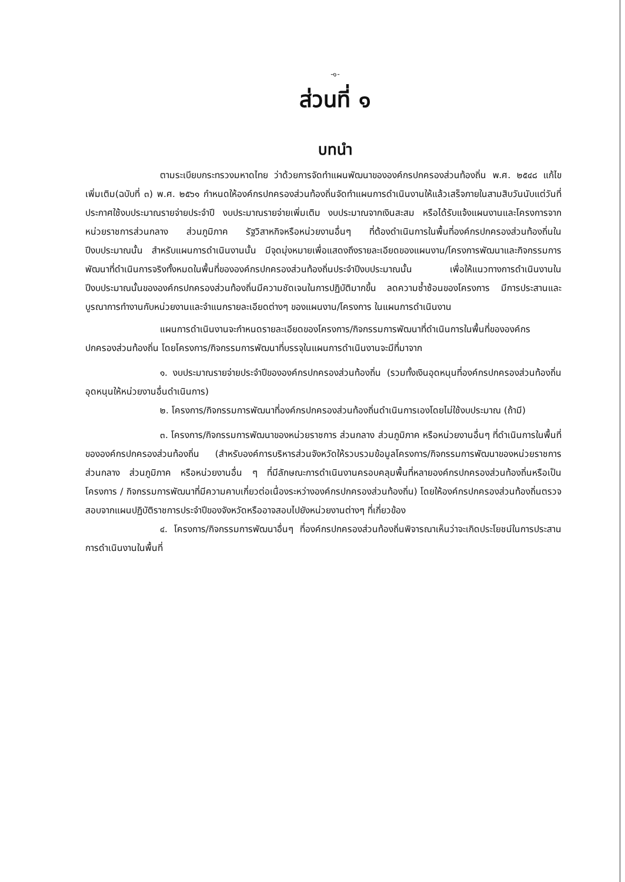-๑-
ส่วนที่ ๑
บทนำ
ตามระเบียบกระทรวงมหาดไทย ว่าด้วยการจัดทำแผนพัฒนาขององค์กรปกครองส่วนท้องถิ่น พ.ศ. ๒๕๔๘ แก้ไขเพิ่มเติม(ฉบับที่ ๓) พ.ศ. ๒๕๖๑ กำหนดให้องค์กรปกครองส่วนท้องถิ่นจัดทำแผนการดำเนินงานให้แล้วเสร็จภายในสามสิบวันนับแต่วันที่ประกาศใช้งบประมาณรายจ่ายประจำปี งบประมาณรายจ่ายเพิ่มเติม งบประมาณจากเงินสะสม หรือได้รับแจ้งแผนงานและโครงการจากหน่วยราชการส่วนกลาง ส่วนภูมิภาค รัฐวิสาหกิจหรือหน่วยงานอื่นๆ ที่ต้องดำเนินการในพื้นที่องค์กรปกครองส่วนท้องถิ่นในปีงบประมาณนั้น สำหรับแผนการดำเนินงานนั้น มีจุดมุ่งหมายเพื่อแสดงถึงรายละเอียดของแผนงาน/โครงการพัฒนาและกิจกรรมการพัฒนาที่ดำเนินการจริงทั้งหมดในพื้นที่ขององค์กรปกครองส่วนท้องถิ่นประจำปีงบประมาณนั้น เพื่อให้แนวทางการดำเนินงานในปีงบประมาณนั้นขององค์กรปกครองส่วนท้องถิ่นมีความชัดเจนในการปฏิบัติมากขึ้น ลดความซ้ำซ้อนของโครงการ มีการประสานและบูรณาการทำงานกับหน่วยงานและจำแนกรายละเอียดต่างๆ ของแผนงาน/โครงการ ในแผนการดำเนินงาน
แผนการดำเนินงานจะกำหนดรายละเอียดของโครงการ/กิจกรรมการพัฒนาที่ดำเนินการในพื้นที่ขององค์กรปกครองส่วนท้องถิ่น โดยโครงการ/กิจกรรมการพัฒนาที่บรรจุในแผนการดำเนินงานจะมีที่มาจาก
๑. งบประมาณรายจ่ายประจำปีขององค์กรปกครองส่วนท้องถิ่น (รวมทั้งเงินอุดหนุนที่องค์กรปกครองส่วนท้องถิ่นอุดหนุนให้หน่วยงานอื่นดำเนินการ)
๒. โครงการ/กิจกรรมการพัฒนาที่องค์กรปกครองส่วนท้องถิ่นดำเนินการเองโดยไม่ใช้งบประมาณ (ถ้ามี)
๓. โครงการ/กิจกรรมการพัฒนาของหน่วยราชการ ส่วนกลาง ส่วนภูมิภาค หรือหน่วยงานอื่นๆ ที่ดำเนินการในพื้นที่ขององค์กรปกครองส่วนท้องถิ่น (สำหรับองค์การบริหารส่วนจังหวัดให้รวบรวมข้อมูลโครงการ/กิจกรรมการพัฒนาของหน่วยราชการ ส่วนกลาง ส่วนภูมิภาค หรือหน่วยงานอื่น ๆ ที่มีลักษณะการดำเนินงานครอบคลุมพื้นที่หลายองค์กรปกครองส่วนท้องถิ่นหรือเป็นโครงการ / กิจกรรมการพัฒนาที่มีความคาบเกี่ยวต่อเนื่องระหว่างองค์กรปกครองส่วนท้องถิ่น) โดยให้องค์กรปกครองส่วนท้องถิ่นตรวจสอบจากแผนปฏิบัติราชการประจำปีของจังหวัดหรืออาจสอบไปยังหน่วยงานต่างๆ ที่เกี่ยวข้อง
๔. โครงการ/กิจกรรมการพัฒนาอื่นๆ ที่องค์กรปกครองส่วนท้องถิ่นพิจารณาเห็นว่าจะเกิดประโยชน์ในการประสานการดำเนินงานในพื้นที่